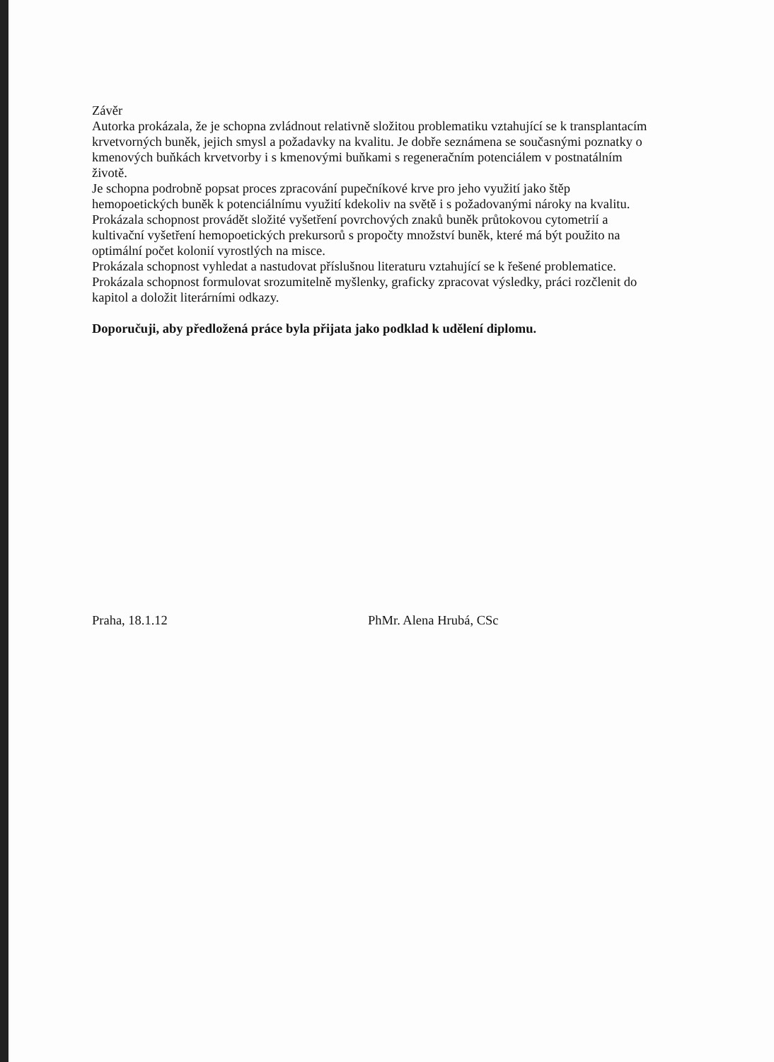Závěr
Autorka prokázala, že je schopna zvládnout relativně složitou problematiku vztahující se k transplantacím krvetvorných buněk, jejich smysl a požadavky na kvalitu. Je dobře seznámena se současnými poznatky o kmenových buňkách krvetvorby i s kmenovými buňkami s regeneračním potenciálem v postnatálním životě.
Je schopna podrobně popsat proces zpracování pupečníkové krve pro jeho využití jako štěp hemopoetických buněk k potenciálnímu využití kdekoliv na světě i s požadovanými nároky na kvalitu.
Prokázala schopnost provádět složité vyšetření povrchových znaků buněk průtokovou cytometrií a kultivační vyšetření hemopoetických prekursorů s propočty množství buněk, které má být použito na optimální počet kolonií vyrostlých na misce.
Prokázala schopnost vyhledat a nastudovat příslušnou literaturu vztahující se k řešené problematice.
Prokázala schopnost formulovat srozumitelně myšlenky, graficky zpracovat výsledky, práci rozčlenit do kapitol a doložit literárními odkazy.
Doporučuji, aby předložená práce byla přijata jako podklad k udělení diplomu.
Praha, 18.1.12 PhMr. Alena Hrubá, CSc